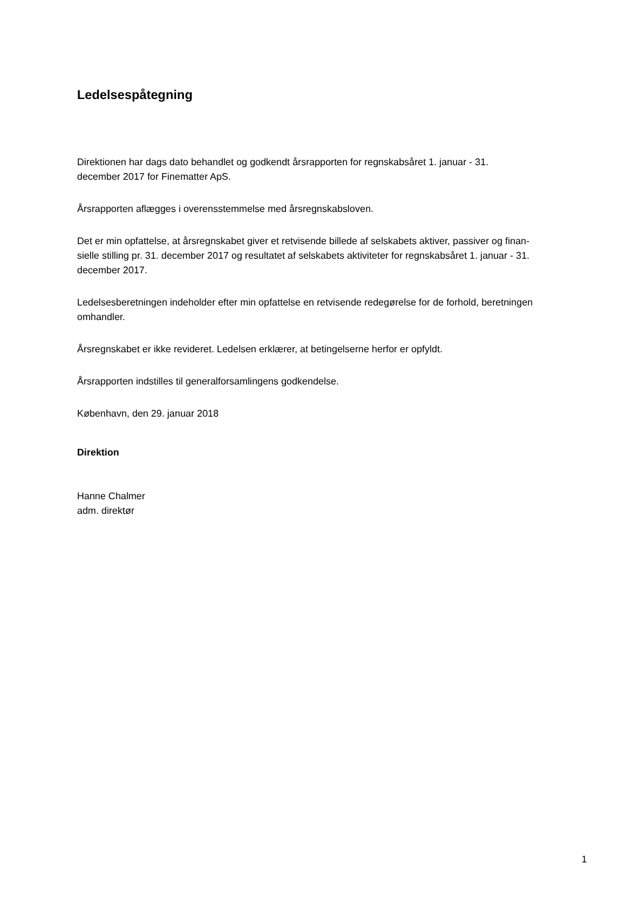Ledelsespåtegning
Direktionen har dags dato behandlet og godkendt årsrapporten for regnskabsåret 1. januar - 31.
december 2017 for Finematter ApS.
Årsrapporten aflægges i overensstemmelse med årsregnskabsloven.
Det er min opfattelse, at årsregnskabet giver et retvisende billede af selskabets aktiver, passiver og finan-
sielle stilling pr. 31. december 2017 og resultatet af selskabets aktiviteter for regnskabsåret 1. januar - 31.
december 2017.
Ledelsesberetningen indeholder efter min opfattelse en retvisende redegørelse for de forhold, beretningen
omhandler.
Årsregnskabet er ikke revideret. Ledelsen erklærer, at betingelserne herfor er opfyldt.
Årsrapporten indstilles til generalforsamlingens godkendelse.
København, den 29. januar 2018
Direktion
Hanne Chalmer
adm. direktør
1